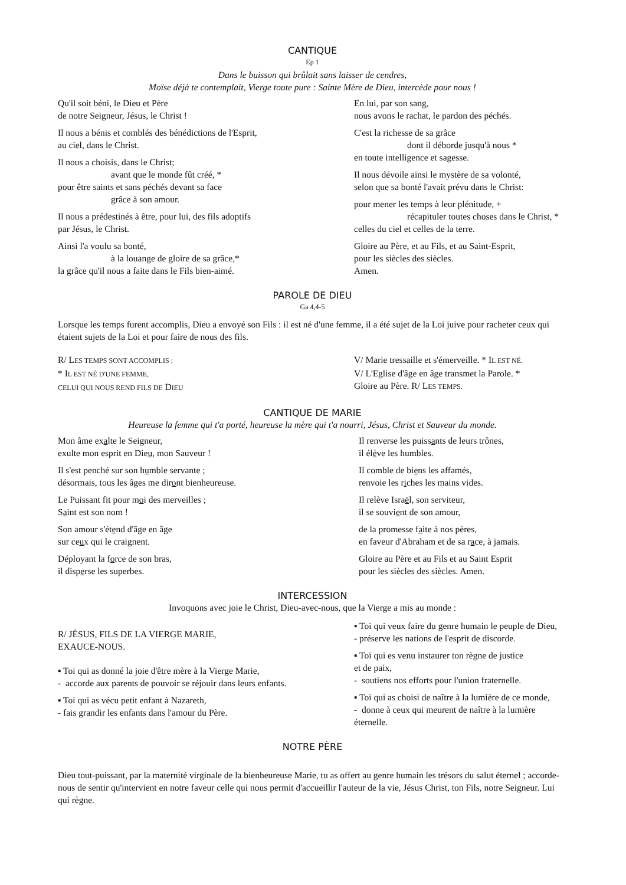CANTIQUE
Ep 1
Dans le buisson qui brûlait sans laisser de cendres,
Moïse déjà te contemplait, Vierge toute pure : Sainte Mère de Dieu, intercède pour nous !
Qu'il soit béni, le Dieu et Père
de notre Seigneur, Jésus, le Christ !
Il nous a bénis et comblés des bénédictions de l'Esprit,
au ciel, dans le Christ.
Il nous a choisis, dans le Christ;
avant que le monde fût créé, *
pour être saints et sans péchés devant sa face
grâce à son amour.
Il nous a prédestinés à être, pour lui, des fils adoptifs
par Jésus, le Christ.
Ainsi l'a voulu sa bonté,
à la louange de gloire de sa grâce,*
la grâce qu'il nous a faite dans le Fils bien-aimé.
En lui, par son sang,
nous avons le rachat, le pardon des péchés.
C'est la richesse de sa grâce
dont il déborde jusqu'à nous *
en toute intelligence et sagesse.
Il nous dévoile ainsi le mystère de sa volonté,
selon que sa bonté l'avait prévu dans le Christ:
pour mener les temps à leur plénitude, +
récapituler toutes choses dans le Christ, *
celles du ciel et celles de la terre.
Gloire au Père, et au Fils, et au Saint-Esprit,
pour les siècles des siècles.
Amen.
PAROLE DE DIEU
Ga 4,4-5
Lorsque les temps furent accomplis, Dieu a envoyé son Fils : il est né d'une femme, il a été sujet de la Loi juive pour racheter ceux qui étaient sujets de la Loi et pour faire de nous des fils.
R/ LES TEMPS SONT ACCOMPLIS :
* IL EST NÉ D'UNE FEMME,
CELUI QUI NOUS REND FILS DE DIEU
V/ Marie tressaille et s'émerveille. * IL EST NÉ.
V/ L'Eglise d'âge en âge transmet la Parole. *
Gloire au Père. R/ LES TEMPS.
CANTIQUE DE MARIE
Heureuse la femme qui t'a porté, heureuse la mère qui t'a nourri, Jésus, Christ et Sauveur du monde.
Mon âme exalte le Seigneur,
exulte mon esprit en Dieu, mon Sauveur !
Il s'est penché sur son humble servante ;
désormais, tous les âges me diront bienheureuse.
Le Puissant fit pour moi des merveilles ;
Saint est son nom !
Son amour s'étend d'âge en âge
sur ceux qui le craignent.
Déployant la force de son bras,
il disperse les superbes.
Il renverse les puissants de leurs trônes,
il élève les humbles.
Il comble de biens les affamés,
renvoie les riches les mains vides.
Il relève Israël, son serviteur,
il se souvient de son amour,
de la promesse faite à nos pères,
en faveur d'Abraham et de sa race, à jamais.
Gloire au Père et au Fils et au Saint Esprit
pour les siècles des siècles. Amen.
INTERCESSION
Invoquons avec joie le Christ, Dieu-avec-nous, que la Vierge a mis au monde :
R/ JÉSUS, FILS DE LA VIERGE MARIE,
EXAUCE-NOUS.
▪ Toi qui as donné la joie d'être mère à la Vierge Marie,
- accorde aux parents de pouvoir se réjouir dans leurs enfants.
▪ Toi qui as vécu petit enfant à Nazareth,
- fais grandir les enfants dans l'amour du Père.
▪ Toi qui veux faire du genre humain le peuple de Dieu,
- préserve les nations de l'esprit de discorde.
▪ Toi qui es venu instaurer ton règne de justice
et de paix,
- soutiens nos efforts pour l'union fraternelle.
▪ Toi qui as choisi de naître à la lumière de ce monde,
- donne à ceux qui meurent de naître à la lumière éternelle.
NOTRE PÈRE
Dieu tout-puissant, par la maternité virginale de la bienheureuse Marie, tu as offert au genre humain les trésors du salut éternel ; accorde-nous de sentir qu'intervient en notre faveur celle qui nous permit d'accueillir l'auteur de la vie, Jésus Christ, ton Fils, notre Seigneur. Lui qui règne.